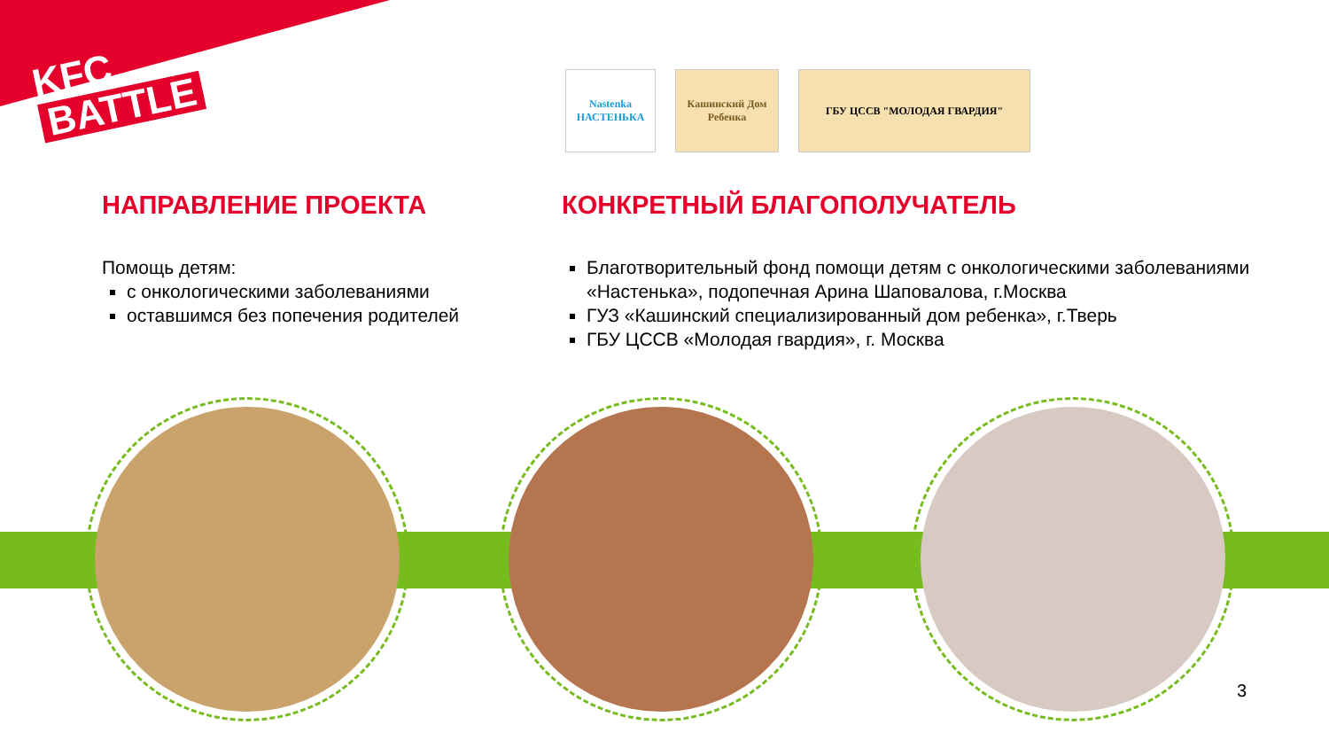KFC
BATTLE
Nastenka НАСТЕНЬКА
Кашинский Дом Ребенка
ГБУ ЦССВ "МОЛОДАЯ ГВАРДИЯ"
НАПРАВЛЕНИЕ ПРОЕКТА
Помощь детям:
с онкологическими заболеваниями
оставшимся без попечения родителей
КОНКРЕТНЫЙ БЛАГОПОЛУЧАТЕЛЬ
Благотворительный фонд помощи детям с онкологическими заболеваниями «Настенька», подопечная Арина Шаповалова, г.Москва
ГУЗ «Кашинский специализированный дом ребенка», г.Тверь
ГБУ ЦССВ «Молодая гвардия», г. Москва
3